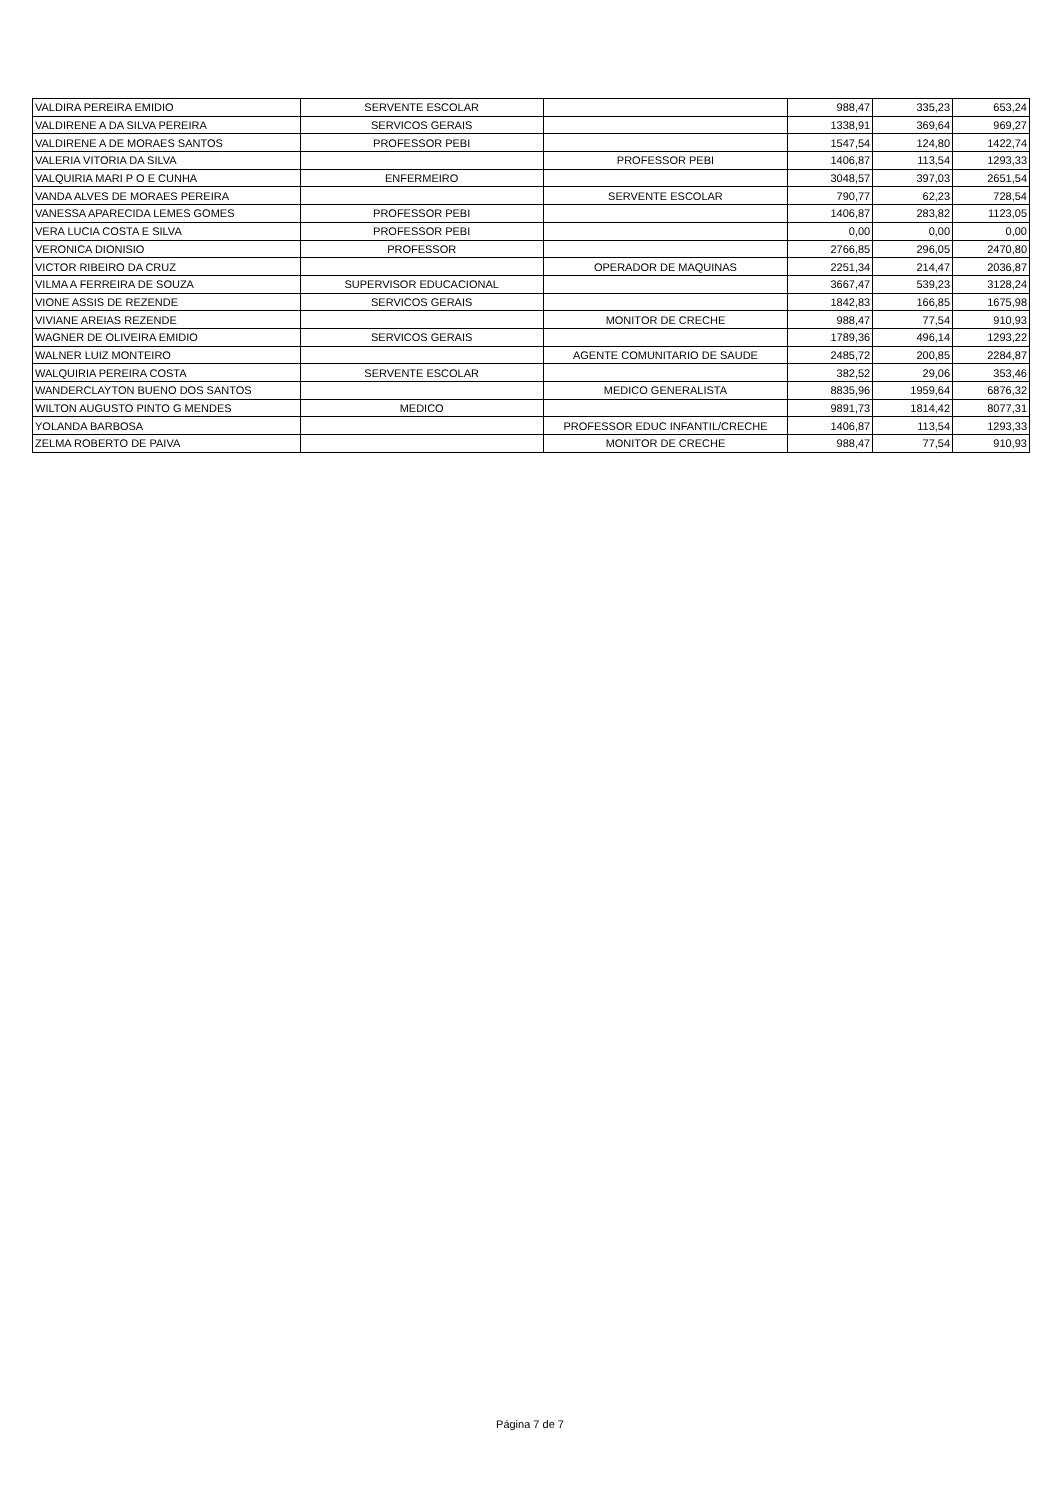| VALDIRA PEREIRA EMIDIO | SERVENTE ESCOLAR | | 988,47 | 335,23 | 653,24 |
| VALDIRENE A DA SILVA PEREIRA | SERVICOS GERAIS | | 1338,91 | 369,64 | 969,27 |
| VALDIRENE A DE MORAES SANTOS | PROFESSOR PEBI | | 1547,54 | 124,80 | 1422,74 |
| VALERIA VITORIA DA SILVA | | PROFESSOR PEBI | 1406,87 | 113,54 | 1293,33 |
| VALQUIRIA MARI P O E CUNHA | ENFERMEIRO | | 3048,57 | 397,03 | 2651,54 |
| VANDA ALVES DE MORAES PEREIRA | | SERVENTE ESCOLAR | 790,77 | 62,23 | 728,54 |
| VANESSA APARECIDA LEMES GOMES | PROFESSOR PEBI | | 1406,87 | 283,82 | 1123,05 |
| VERA LUCIA COSTA E SILVA | PROFESSOR PEBI | | 0,00 | 0,00 | 0,00 |
| VERONICA DIONISIO | PROFESSOR | | 2766,85 | 296,05 | 2470,80 |
| VICTOR RIBEIRO DA CRUZ | | OPERADOR DE MAQUINAS | 2251,34 | 214,47 | 2036,87 |
| VILMA A FERREIRA DE SOUZA | SUPERVISOR EDUCACIONAL | | 3667,47 | 539,23 | 3128,24 |
| VIONE ASSIS DE REZENDE | SERVICOS GERAIS | | 1842,83 | 166,85 | 1675,98 |
| VIVIANE AREIAS REZENDE | | MONITOR DE CRECHE | 988,47 | 77,54 | 910,93 |
| WAGNER DE OLIVEIRA EMIDIO | SERVICOS GERAIS | | 1789,36 | 496,14 | 1293,22 |
| WALNER LUIZ MONTEIRO | | AGENTE COMUNITARIO DE SAUDE | 2485,72 | 200,85 | 2284,87 |
| WALQUIRIA PEREIRA COSTA | SERVENTE ESCOLAR | | 382,52 | 29,06 | 353,46 |
| WANDERCLAYTON BUENO DOS SANTOS | | MEDICO GENERALISTA | 8835,96 | 1959,64 | 6876,32 |
| WILTON AUGUSTO PINTO G MENDES | MEDICO | | 9891,73 | 1814,42 | 8077,31 |
| YOLANDA BARBOSA | | PROFESSOR EDUC INFANTIL/CRECHE | 1406,87 | 113,54 | 1293,33 |
| ZELMA ROBERTO DE PAIVA | | MONITOR DE CRECHE | 988,47 | 77,54 | 910,93 |
Página 7 de 7